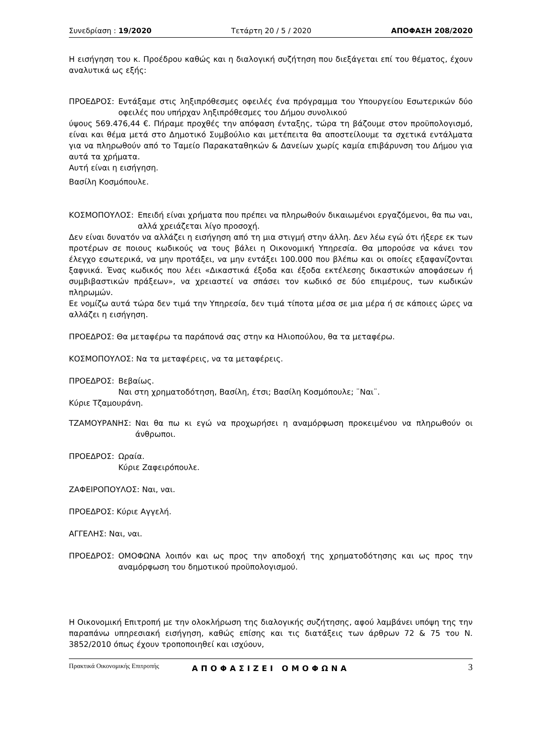Συνεδρίαση : 19/2020 Τετάρτη 20 / 5 / 2020 ΑΠΟΦΑΣΗ 208/2020
Η εισήγηση του κ. Προέδρου καθώς και η διαλογική συζήτηση που διεξάγεται επί του θέματος, έχουν αναλυτικά ως εξής:
ΠΡΟΕΔΡΟΣ: Εντάξαμε στις ληξιπρόθεσμες οφειλές ένα πρόγραμμα του Υπουργείου Εσωτερικών δύο οφειλές που υπήρχαν ληξιπρόθεσμες του Δήμου συνολικού
ύψους 569.476,44 €. Πήραμε προχθές την απόφαση ένταξης, τώρα τη βάζουμε στον προϋπολογισμό, είναι και θέμα μετά στο Δημοτικό Συμβούλιο και μετέπειτα θα αποστείλουμε τα σχετικά εντάλματα για να πληρωθούν από το Ταμείο Παρακαταθηκών & Δανείων χωρίς καμία επιβάρυνση του Δήμου για αυτά τα χρήματα.
Αυτή είναι η εισήγηση.
Βασίλη Κοσμόπουλε.
ΚΟΣΜΟΠΟΥΛΟΣ: Επειδή είναι χρήματα που πρέπει να πληρωθούν δικαιωμένοι εργαζόμενοι, θα πω ναι, αλλά χρειάζεται λίγο προσοχή.
Δεν είναι δυνατόν να αλλάζει η εισήγηση από τη μια στιγμή στην άλλη. Δεν λέω εγώ ότι ήξερε εκ των προτέρων σε ποιους κωδικούς να τους βάλει η Οικονομική Υπηρεσία. Θα μπορούσε να κάνει τον έλεγχο εσωτερικά, να μην προτάξει, να μην εντάξει 100.000 που βλέπω και οι οποίες εξαφανίζονται ξαφνικά. Ένας κωδικός που λέει «Δικαστικά έξοδα και έξοδα εκτέλεσης δικαστικών αποφάσεων ή συμβιβαστικών πράξεων», να χρειαστεί να σπάσει τον κωδικό σε δύο επιμέρους, των κωδικών πληρωμών.
Εε νομίζω αυτά τώρα δεν τιμά την Υπηρεσία, δεν τιμά τίποτα μέσα σε μια μέρα ή σε κάποιες ώρες να αλλάζει η εισήγηση.
ΠΡΟΕΔΡΟΣ: Θα μεταφέρω τα παράπονά σας στην κα Ηλιοπούλου, θα τα μεταφέρω.
ΚΟΣΜΟΠΟΥΛΟΣ: Να τα μεταφέρεις, να τα μεταφέρεις.
ΠΡΟΕΔΡΟΣ: Βεβαίως.
Ναι στη χρηματοδότηση, Βασίλη, έτσι; Βασίλη Κοσμόπουλε; ¨Ναι¨.
Κύριε Τζαμουράνη.
ΤΖΑΜΟΥΡΑΝΗΣ: Ναι θα πω κι εγώ να προχωρήσει η αναμόρφωση προκειμένου να πληρωθούν οι άνθρωποι.
ΠΡΟΕΔΡΟΣ: Ωραία.
Κύριε Ζαφειρόπουλε.
ΖΑΦΕΙΡΟΠΟΥΛΟΣ: Ναι, ναι.
ΠΡΟΕΔΡΟΣ: Κύριε Αγγελή.
ΑΓΓΕΛΗΣ: Ναι, ναι.
ΠΡΟΕΔΡΟΣ: ΟΜΟΦΩΝΑ λοιπόν και ως προς την αποδοχή της χρηματοδότησης και ως προς την αναμόρφωση του δημοτικού προϋπολογισμού.
Η Οικονομική Επιτροπή με την ολοκλήρωση της διαλογικής συζήτησης, αφού λαμβάνει υπόψη της την παραπάνω υπηρεσιακή εισήγηση, καθώς επίσης και τις διατάξεις των άρθρων 72 & 75 του Ν. 3852/2010 όπως έχουν τροποποιηθεί και ισχύουν,
ΑΠΟΦΑΣΙΖΕΙ ΟΜΟΦΩΝΑ
Πρακτικά Οικονομικής Επιτροπής 3